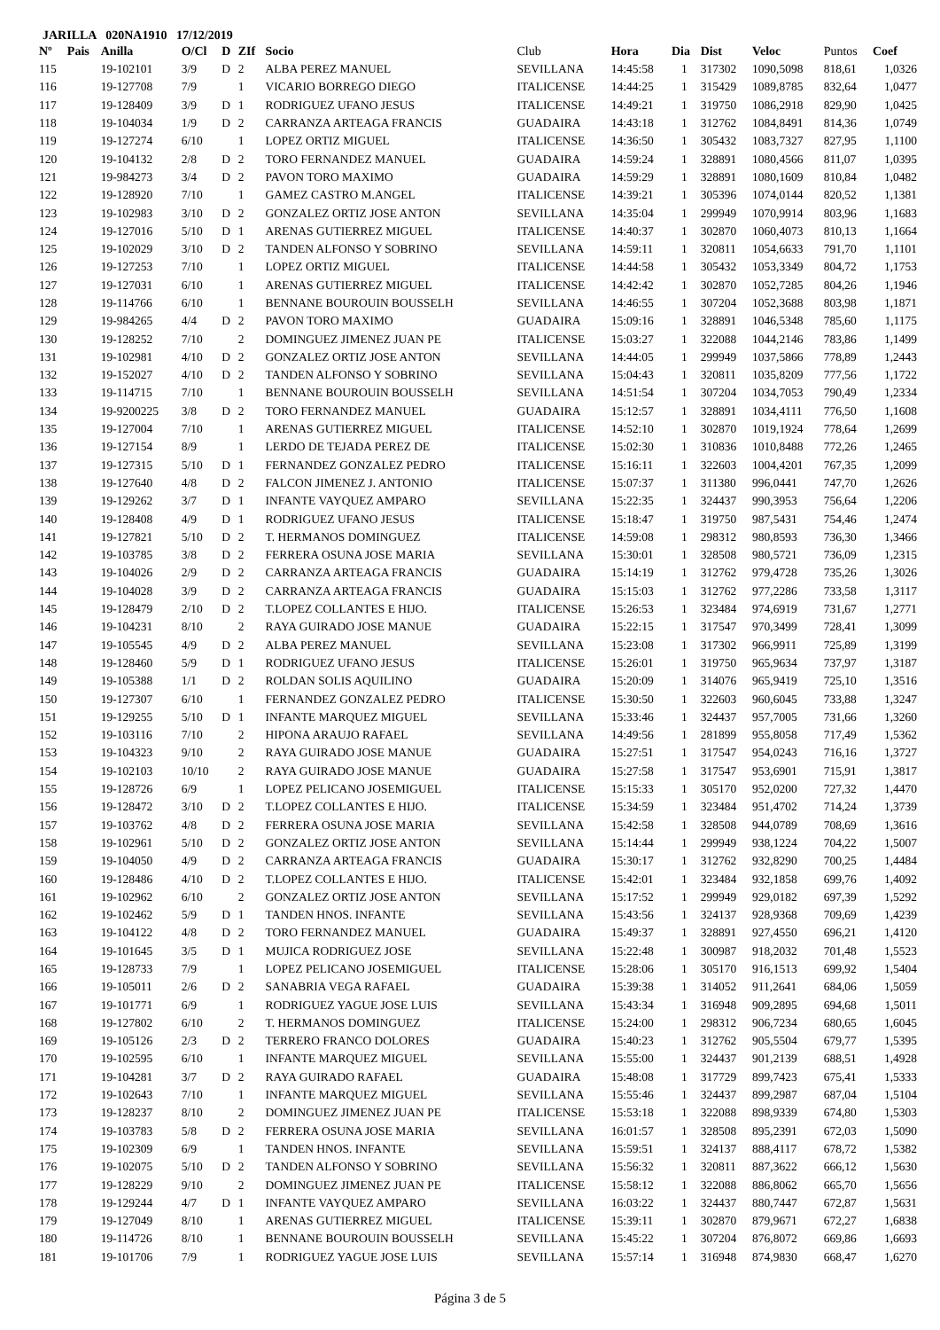JARILLA 020NA1910 17/12/2019
| Nº | Pais | Anilla | O/Cl | D | ZIf | Socio | Club | Hora | Dia | Dist | Veloc | Puntos | Coef |
| --- | --- | --- | --- | --- | --- | --- | --- | --- | --- | --- | --- | --- | --- |
| 115 | | 19-102101 | 3/9 | D | 2 | ALBA PEREZ MANUEL | SEVILLANA | 14:45:58 | 1 | 317302 | 1090,5098 | 818,61 | 1,0326 |
| 116 | | 19-127708 | 7/9 | | 1 | VICARIO BORREGO DIEGO | ITALICENSE | 14:44:25 | 1 | 315429 | 1089,8785 | 832,64 | 1,0477 |
| 117 | | 19-128409 | 3/9 | D | 1 | RODRIGUEZ UFANO JESUS | ITALICENSE | 14:49:21 | 1 | 319750 | 1086,2918 | 829,90 | 1,0425 |
| 118 | | 19-104034 | 1/9 | D | 2 | CARRANZA ARTEAGA FRANCIS | GUADAIRA | 14:43:18 | 1 | 312762 | 1084,8491 | 814,36 | 1,0749 |
| 119 | | 19-127274 | 6/10 | | 1 | LOPEZ ORTIZ MIGUEL | ITALICENSE | 14:36:50 | 1 | 305432 | 1083,7327 | 827,95 | 1,1100 |
| 120 | | 19-104132 | 2/8 | D | 2 | TORO FERNANDEZ MANUEL | GUADAIRA | 14:59:24 | 1 | 328891 | 1080,4566 | 811,07 | 1,0395 |
| 121 | | 19-984273 | 3/4 | D | 2 | PAVON TORO MAXIMO | GUADAIRA | 14:59:29 | 1 | 328891 | 1080,1609 | 810,84 | 1,0482 |
| 122 | | 19-128920 | 7/10 | | 1 | GAMEZ CASTRO M.ANGEL | ITALICENSE | 14:39:21 | 1 | 305396 | 1074,0144 | 820,52 | 1,1381 |
| 123 | | 19-102983 | 3/10 | D | 2 | GONZALEZ ORTIZ JOSE ANTON | SEVILLANA | 14:35:04 | 1 | 299949 | 1070,9914 | 803,96 | 1,1683 |
| 124 | | 19-127016 | 5/10 | D | 1 | ARENAS GUTIERREZ MIGUEL | ITALICENSE | 14:40:37 | 1 | 302870 | 1060,4073 | 810,13 | 1,1664 |
| 125 | | 19-102029 | 3/10 | D | 2 | TANDEN ALFONSO Y SOBRINO | SEVILLANA | 14:59:11 | 1 | 320811 | 1054,6633 | 791,70 | 1,1101 |
| 126 | | 19-127253 | 7/10 | | 1 | LOPEZ ORTIZ MIGUEL | ITALICENSE | 14:44:58 | 1 | 305432 | 1053,3349 | 804,72 | 1,1753 |
| 127 | | 19-127031 | 6/10 | | 1 | ARENAS GUTIERREZ MIGUEL | ITALICENSE | 14:42:42 | 1 | 302870 | 1052,7285 | 804,26 | 1,1946 |
| 128 | | 19-114766 | 6/10 | | 1 | BENNANE BOUROUIN BOUSSELH | SEVILLANA | 14:46:55 | 1 | 307204 | 1052,3688 | 803,98 | 1,1871 |
| 129 | | 19-984265 | 4/4 | D | 2 | PAVON TORO MAXIMO | GUADAIRA | 15:09:16 | 1 | 328891 | 1046,5348 | 785,60 | 1,1175 |
| 130 | | 19-128252 | 7/10 | | 2 | DOMINGUEZ JIMENEZ JUAN PE | ITALICENSE | 15:03:27 | 1 | 322088 | 1044,2146 | 783,86 | 1,1499 |
| 131 | | 19-102981 | 4/10 | D | 2 | GONZALEZ ORTIZ JOSE ANTON | SEVILLANA | 14:44:05 | 1 | 299949 | 1037,5866 | 778,89 | 1,2443 |
| 132 | | 19-152027 | 4/10 | D | 2 | TANDEN ALFONSO Y SOBRINO | SEVILLANA | 15:04:43 | 1 | 320811 | 1035,8209 | 777,56 | 1,1722 |
| 133 | | 19-114715 | 7/10 | | 1 | BENNANE BOUROUIN BOUSSELH | SEVILLANA | 14:51:54 | 1 | 307204 | 1034,7053 | 790,49 | 1,2334 |
| 134 | | 19-9200225 | 3/8 | D | 2 | TORO FERNANDEZ MANUEL | GUADAIRA | 15:12:57 | 1 | 328891 | 1034,4111 | 776,50 | 1,1608 |
| 135 | | 19-127004 | 7/10 | | 1 | ARENAS GUTIERREZ MIGUEL | ITALICENSE | 14:52:10 | 1 | 302870 | 1019,1924 | 778,64 | 1,2699 |
| 136 | | 19-127154 | 8/9 | | 1 | LERDO DE TEJADA PEREZ DE | ITALICENSE | 15:02:30 | 1 | 310836 | 1010,8488 | 772,26 | 1,2465 |
| 137 | | 19-127315 | 5/10 | D | 1 | FERNANDEZ GONZALEZ PEDRO | ITALICENSE | 15:16:11 | 1 | 322603 | 1004,4201 | 767,35 | 1,2099 |
| 138 | | 19-127640 | 4/8 | D | 2 | FALCON JIMENEZ J. ANTONIO | ITALICENSE | 15:07:37 | 1 | 311380 | 996,0441 | 747,70 | 1,2626 |
| 139 | | 19-129262 | 3/7 | D | 1 | INFANTE VAYQUEZ AMPARO | SEVILLANA | 15:22:35 | 1 | 324437 | 990,3953 | 756,64 | 1,2206 |
| 140 | | 19-128408 | 4/9 | D | 1 | RODRIGUEZ UFANO JESUS | ITALICENSE | 15:18:47 | 1 | 319750 | 987,5431 | 754,46 | 1,2474 |
| 141 | | 19-127821 | 5/10 | D | 2 | T. HERMANOS DOMINGUEZ | ITALICENSE | 14:59:08 | 1 | 298312 | 980,8593 | 736,30 | 1,3466 |
| 142 | | 19-103785 | 3/8 | D | 2 | FERRERA OSUNA JOSE MARIA | SEVILLANA | 15:30:01 | 1 | 328508 | 980,5721 | 736,09 | 1,2315 |
| 143 | | 19-104026 | 2/9 | D | 2 | CARRANZA ARTEAGA FRANCIS | GUADAIRA | 15:14:19 | 1 | 312762 | 979,4728 | 735,26 | 1,3026 |
| 144 | | 19-104028 | 3/9 | D | 2 | CARRANZA ARTEAGA FRANCIS | GUADAIRA | 15:15:03 | 1 | 312762 | 977,2286 | 733,58 | 1,3117 |
| 145 | | 19-128479 | 2/10 | D | 2 | T.LOPEZ COLLANTES E HIJO. | ITALICENSE | 15:26:53 | 1 | 323484 | 974,6919 | 731,67 | 1,2771 |
| 146 | | 19-104231 | 8/10 | | 2 | RAYA GUIRADO JOSE MANUE | GUADAIRA | 15:22:15 | 1 | 317547 | 970,3499 | 728,41 | 1,3099 |
| 147 | | 19-105545 | 4/9 | D | 2 | ALBA PEREZ MANUEL | SEVILLANA | 15:23:08 | 1 | 317302 | 966,9911 | 725,89 | 1,3199 |
| 148 | | 19-128460 | 5/9 | D | 1 | RODRIGUEZ UFANO JESUS | ITALICENSE | 15:26:01 | 1 | 319750 | 965,9634 | 737,97 | 1,3187 |
| 149 | | 19-105388 | 1/1 | D | 2 | ROLDAN SOLIS AQUILINO | GUADAIRA | 15:20:09 | 1 | 314076 | 965,9419 | 725,10 | 1,3516 |
| 150 | | 19-127307 | 6/10 | | 1 | FERNANDEZ GONZALEZ PEDRO | ITALICENSE | 15:30:50 | 1 | 322603 | 960,6045 | 733,88 | 1,3247 |
| 151 | | 19-129255 | 5/10 | D | 1 | INFANTE MARQUEZ MIGUEL | SEVILLANA | 15:33:46 | 1 | 324437 | 957,7005 | 731,66 | 1,3260 |
| 152 | | 19-103116 | 7/10 | | 2 | HIPONA ARAUJO RAFAEL | SEVILLANA | 14:49:56 | 1 | 281899 | 955,8058 | 717,49 | 1,5362 |
| 153 | | 19-104323 | 9/10 | | 2 | RAYA GUIRADO JOSE MANUE | GUADAIRA | 15:27:51 | 1 | 317547 | 954,0243 | 716,16 | 1,3727 |
| 154 | | 19-102103 | 10/10 | | 2 | RAYA GUIRADO JOSE MANUE | GUADAIRA | 15:27:58 | 1 | 317547 | 953,6901 | 715,91 | 1,3817 |
| 155 | | 19-128726 | 6/9 | | 1 | LOPEZ PELICANO JOSEMIGUEL | ITALICENSE | 15:15:33 | 1 | 305170 | 952,0200 | 727,32 | 1,4470 |
| 156 | | 19-128472 | 3/10 | D | 2 | T.LOPEZ COLLANTES E HIJO. | ITALICENSE | 15:34:59 | 1 | 323484 | 951,4702 | 714,24 | 1,3739 |
| 157 | | 19-103762 | 4/8 | D | 2 | FERRERA OSUNA JOSE MARIA | SEVILLANA | 15:42:58 | 1 | 328508 | 944,0789 | 708,69 | 1,3616 |
| 158 | | 19-102961 | 5/10 | D | 2 | GONZALEZ ORTIZ JOSE ANTON | SEVILLANA | 15:14:44 | 1 | 299949 | 938,1224 | 704,22 | 1,5007 |
| 159 | | 19-104050 | 4/9 | D | 2 | CARRANZA ARTEAGA FRANCIS | GUADAIRA | 15:30:17 | 1 | 312762 | 932,8290 | 700,25 | 1,4484 |
| 160 | | 19-128486 | 4/10 | D | 2 | T.LOPEZ COLLANTES E HIJO. | ITALICENSE | 15:42:01 | 1 | 323484 | 932,1858 | 699,76 | 1,4092 |
| 161 | | 19-102962 | 6/10 | | 2 | GONZALEZ ORTIZ JOSE ANTON | SEVILLANA | 15:17:52 | 1 | 299949 | 929,0182 | 697,39 | 1,5292 |
| 162 | | 19-102462 | 5/9 | D | 1 | TANDEN HNOS. INFANTE | SEVILLANA | 15:43:56 | 1 | 324137 | 928,9368 | 709,69 | 1,4239 |
| 163 | | 19-104122 | 4/8 | D | 2 | TORO FERNANDEZ MANUEL | GUADAIRA | 15:49:37 | 1 | 328891 | 927,4550 | 696,21 | 1,4120 |
| 164 | | 19-101645 | 3/5 | D | 1 | MUJICA RODRIGUEZ JOSE | SEVILLANA | 15:22:48 | 1 | 300987 | 918,2032 | 701,48 | 1,5523 |
| 165 | | 19-128733 | 7/9 | | 1 | LOPEZ PELICANO JOSEMIGUEL | ITALICENSE | 15:28:06 | 1 | 305170 | 916,1513 | 699,92 | 1,5404 |
| 166 | | 19-105011 | 2/6 | D | 2 | SANABRIA VEGA RAFAEL | GUADAIRA | 15:39:38 | 1 | 314052 | 911,2641 | 684,06 | 1,5059 |
| 167 | | 19-101771 | 6/9 | | 1 | RODRIGUEZ YAGUE JOSE LUIS | SEVILLANA | 15:43:34 | 1 | 316948 | 909,2895 | 694,68 | 1,5011 |
| 168 | | 19-127802 | 6/10 | | 2 | T. HERMANOS DOMINGUEZ | ITALICENSE | 15:24:00 | 1 | 298312 | 906,7234 | 680,65 | 1,6045 |
| 169 | | 19-105126 | 2/3 | D | 2 | TERRERO FRANCO DOLORES | GUADAIRA | 15:40:23 | 1 | 312762 | 905,5504 | 679,77 | 1,5395 |
| 170 | | 19-102595 | 6/10 | | 1 | INFANTE MARQUEZ MIGUEL | SEVILLANA | 15:55:00 | 1 | 324437 | 901,2139 | 688,51 | 1,4928 |
| 171 | | 19-104281 | 3/7 | D | 2 | RAYA GUIRADO RAFAEL | GUADAIRA | 15:48:08 | 1 | 317729 | 899,7423 | 675,41 | 1,5333 |
| 172 | | 19-102643 | 7/10 | | 1 | INFANTE MARQUEZ MIGUEL | SEVILLANA | 15:55:46 | 1 | 324437 | 899,2987 | 687,04 | 1,5104 |
| 173 | | 19-128237 | 8/10 | | 2 | DOMINGUEZ JIMENEZ JUAN PE | ITALICENSE | 15:53:18 | 1 | 322088 | 898,9339 | 674,80 | 1,5303 |
| 174 | | 19-103783 | 5/8 | D | 2 | FERRERA OSUNA JOSE MARIA | SEVILLANA | 16:01:57 | 1 | 328508 | 895,2391 | 672,03 | 1,5090 |
| 175 | | 19-102309 | 6/9 | | 1 | TANDEN HNOS. INFANTE | SEVILLANA | 15:59:51 | 1 | 324137 | 888,4117 | 678,72 | 1,5382 |
| 176 | | 19-102075 | 5/10 | D | 2 | TANDEN ALFONSO Y SOBRINO | SEVILLANA | 15:56:32 | 1 | 320811 | 887,3622 | 666,12 | 1,5630 |
| 177 | | 19-128229 | 9/10 | | 2 | DOMINGUEZ JIMENEZ JUAN PE | ITALICENSE | 15:58:12 | 1 | 322088 | 886,8062 | 665,70 | 1,5656 |
| 178 | | 19-129244 | 4/7 | D | 1 | INFANTE VAYQUEZ AMPARO | SEVILLANA | 16:03:22 | 1 | 324437 | 880,7447 | 672,87 | 1,5631 |
| 179 | | 19-127049 | 8/10 | | 1 | ARENAS GUTIERREZ MIGUEL | ITALICENSE | 15:39:11 | 1 | 302870 | 879,9671 | 672,27 | 1,6838 |
| 180 | | 19-114726 | 8/10 | | 1 | BENNANE BOUROUIN BOUSSELH | SEVILLANA | 15:45:22 | 1 | 307204 | 876,8072 | 669,86 | 1,6693 |
| 181 | | 19-101706 | 7/9 | | 1 | RODRIGUEZ YAGUE JOSE LUIS | SEVILLANA | 15:57:14 | 1 | 316948 | 874,9830 | 668,47 | 1,6270 |
Página 3 de 5